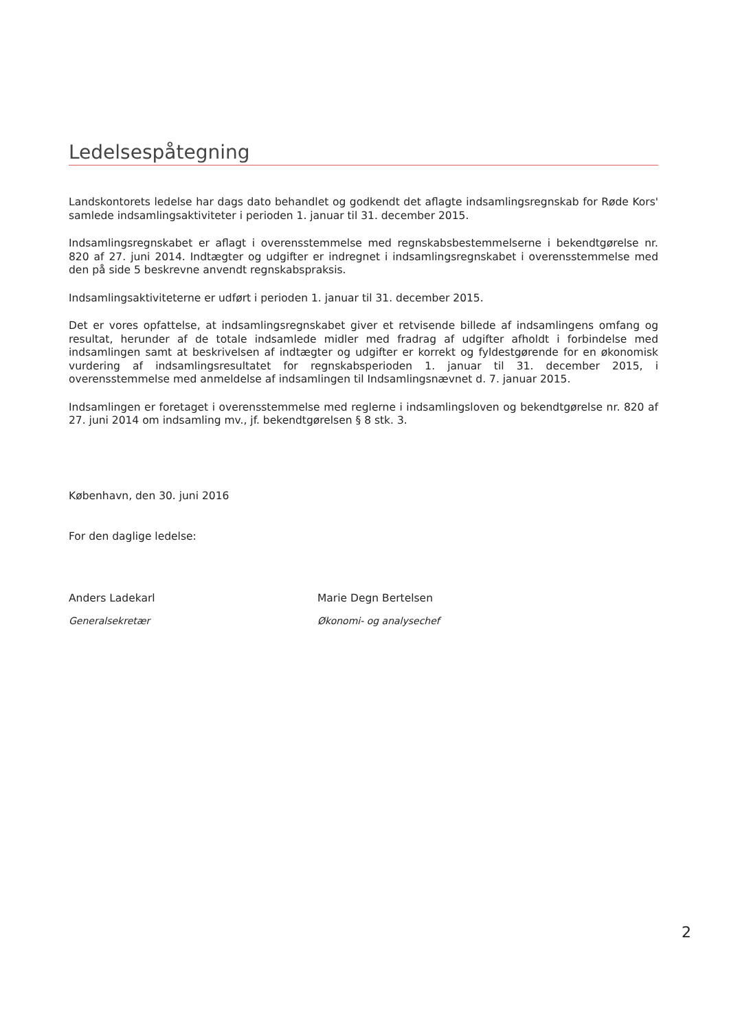Ledelsespåtegning
Landskontorets ledelse har dags dato behandlet og godkendt det aflagte indsamlingsregnskab for Røde Kors' samlede indsamlingsaktiviteter i perioden 1. januar til 31. december 2015.
Indsamlingsregnskabet er aflagt i overensstemmelse med regnskabsbestemmelserne i bekendtgørelse nr. 820 af 27. juni 2014. Indtægter og udgifter er indregnet i indsamlingsregnskabet i overensstemmelse med den på side 5 beskrevne anvendt regnskabspraksis.
Indsamlingsaktiviteterne er udført i perioden 1. januar til 31. december 2015.
Det er vores opfattelse, at indsamlingsregnskabet giver et retvisende billede af indsamlingens omfang og resultat, herunder af de totale indsamlede midler med fradrag af udgifter afholdt i forbindelse med indsamlingen samt at beskrivelsen af indtægter og udgifter er korrekt og fyldestgørende for en økonomisk vurdering af indsamlingsresultatet for regnskabsperioden 1. januar til 31. december 2015, i overensstemmelse med anmeldelse af indsamlingen til Indsamlingsnævnet d. 7. januar 2015.
Indsamlingen er foretaget i overensstemmelse med reglerne i indsamlingsloven og bekendtgørelse nr. 820 af 27. juni 2014 om indsamling mv., jf. bekendtgørelsen § 8 stk. 3.
København, den 30. juni 2016
For den daglige ledelse:
Anders Ladekarl
Generalsekretær
Marie Degn Bertelsen
Økonomi- og analysechef
2